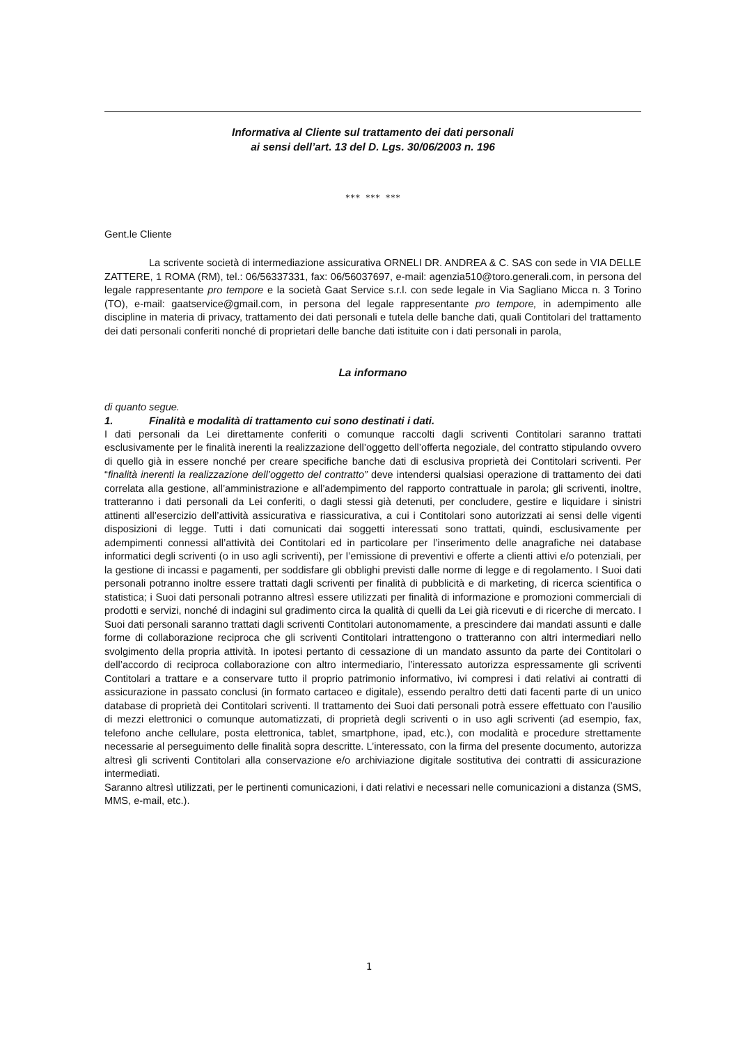Informativa al Cliente sul trattamento dei dati personali
ai sensi dell’art. 13 del D. Lgs. 30/06/2003 n. 196
*** *** ***
Gent.le Cliente
La scrivente società di intermediazione assicurativa ORNELI DR. ANDREA & C. SAS con sede in VIA DELLE ZATTERE, 1 ROMA (RM), tel.: 06/56337331, fax: 06/56037697, e-mail: agenzia510@toro.generali.com, in persona del legale rappresentante pro tempore e la società Gaat Service s.r.l. con sede legale in Via Sagliano Micca n. 3 Torino (TO), e-mail: gaatservice@gmail.com, in persona del legale rappresentante pro tempore, in adempimento alle discipline in materia di privacy, trattamento dei dati personali e tutela delle banche dati, quali Contitolari del trattamento dei dati personali conferiti nonché di proprietari delle banche dati istituite con i dati personali in parola,
La informano
di quanto segue.
1. Finalità e modalità di trattamento cui sono destinati i dati.
I dati personali da Lei direttamente conferiti o comunque raccolti dagli scriventi Contitolari saranno trattati esclusivamente per le finalità inerenti la realizzazione dell’oggetto dell’offerta negoziale, del contratto stipulando ovvero di quello già in essere nonché per creare specifiche banche dati di esclusiva proprietà dei Contitolari scriventi. Per “finalità inerenti la realizzazione dell’oggetto del contratto” deve intendersi qualsiasi operazione di trattamento dei dati correlata alla gestione, all’amministrazione e all’adempimento del rapporto contrattuale in parola; gli scriventi, inoltre, tratteranno i dati personali da Lei conferiti, o dagli stessi già detenuti, per concludere, gestire e liquidare i sinistri attinenti all’esercizio dell’attività assicurativa e riassicurativa, a cui i Contitolari sono autorizzati ai sensi delle vigenti disposizioni di legge. Tutti i dati comunicati dai soggetti interessati sono trattati, quindi, esclusivamente per adempimenti connessi all’attività dei Contitolari ed in particolare per l’inserimento delle anagrafiche nei database informatici degli scriventi (o in uso agli scriventi), per l’emissione di preventivi e offerte a clienti attivi e/o potenziali, per la gestione di incassi e pagamenti, per soddisfare gli obblighi previsti dalle norme di legge e di regolamento. I Suoi dati personali potranno inoltre essere trattati dagli scriventi per finalità di pubblicità e di marketing, di ricerca scientifica o statistica; i Suoi dati personali potranno altresì essere utilizzati per finalità di informazione e promozioni commerciali di prodotti e servizi, nonché di indagini sul gradimento circa la qualità di quelli da Lei già ricevuti e di ricerche di mercato. I Suoi dati personali saranno trattati dagli scriventi Contitolari autonomamente, a prescindere dai mandati assunti e dalle forme di collaborazione reciproca che gli scriventi Contitolari intrattengono o tratteranno con altri intermediari nello svolgimento della propria attività. In ipotesi pertanto di cessazione di un mandato assunto da parte dei Contitolari o dell’accordo di reciproca collaborazione con altro intermediario, l’interessato autorizza espressamente gli scriventi Contitolari a trattare e a conservare tutto il proprio patrimonio informativo, ivi compresi i dati relativi ai contratti di assicurazione in passato conclusi (in formato cartaceo e digitale), essendo peraltro detti dati facenti parte di un unico database di proprietà dei Contitolari scriventi. Il trattamento dei Suoi dati personali potrà essere effettuato con l’ausilio di mezzi elettronici o comunque automatizzati, di proprietà degli scriventi o in uso agli scriventi (ad esempio, fax, telefono anche cellulare, posta elettronica, tablet, smartphone, ipad, etc.), con modalità e procedure strettamente necessarie al perseguimento delle finalità sopra descritte. L’interessato, con la firma del presente documento, autorizza altresì gli scriventi Contitolari alla conservazione e/o archiviazione digitale sostitutiva dei contratti di assicurazione intermediati.
Saranno altresì utilizzati, per le pertinenti comunicazioni, i dati relativi e necessari nelle comunicazioni a distanza (SMS, MMS, e-mail, etc.).
1